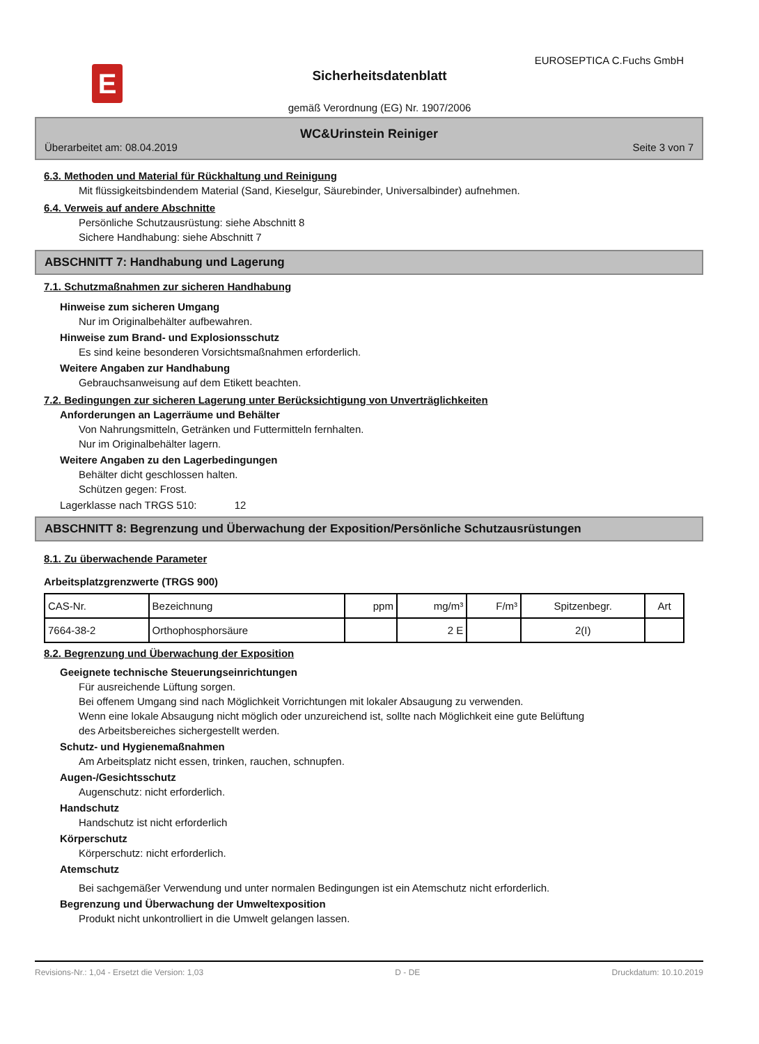E
EUROSEPTICA C.Fuchs GmbH
Sicherheitsdatenblatt
gemäß Verordnung (EG) Nr. 1907/2006
WC&Urinstein Reiniger
Überarbeitet am: 08.04.2019 Seite 3 von 7
6.3. Methoden und Material für Rückhaltung und Reinigung
Mit flüssigkeitsbindendem Material (Sand, Kieselgur, Säurebinder, Universalbinder) aufnehmen.
6.4. Verweis auf andere Abschnitte
Persönliche Schutzausrüstung: siehe Abschnitt 8
Sichere Handhabung: siehe Abschnitt 7
ABSCHNITT 7: Handhabung und Lagerung
7.1. Schutzmaßnahmen zur sicheren Handhabung
Hinweise zum sicheren Umgang
Nur im Originalbehälter aufbewahren.
Hinweise zum Brand- und Explosionsschutz
Es sind keine besonderen Vorsichtsmaßnahmen erforderlich.
Weitere Angaben zur Handhabung
Gebrauchsanweisung auf dem Etikett beachten.
7.2. Bedingungen zur sicheren Lagerung unter Berücksichtigung von Unverträglichkeiten
Anforderungen an Lagerräume und Behälter
Von Nahrungsmitteln, Getränken und Futtermitteln fernhalten.
Nur im Originalbehälter lagern.
Weitere Angaben zu den Lagerbedingungen
Behälter dicht geschlossen halten.
Schützen gegen: Frost.
Lagerklasse nach TRGS 510: 12
ABSCHNITT 8: Begrenzung und Überwachung der Exposition/Persönliche Schutzausrüstungen
8.1. Zu überwachende Parameter
Arbeitsplatzgrenzwerte (TRGS 900)
| CAS-Nr. | Bezeichnung | ppm | mg/m³ | F/m³ | Spitzenbegr. | Art |
| --- | --- | --- | --- | --- | --- | --- |
| 7664-38-2 | Orthophosphorsäure | | 2 E | | 2(I) | |
8.2. Begrenzung und Überwachung der Exposition
Geeignete technische Steuerungseinrichtungen
Für ausreichende Lüftung sorgen.
Bei offenem Umgang sind nach Möglichkeit Vorrichtungen mit lokaler Absaugung zu verwenden.
Wenn eine lokale Absaugung nicht möglich oder unzureichend ist, sollte nach Möglichkeit eine gute Belüftung
des Arbeitsbereiches sichergestellt werden.
Schutz- und Hygienemaßnahmen
Am Arbeitsplatz nicht essen, trinken, rauchen, schnupfen.
Augen-/Gesichtsschutz
Augenschutz: nicht erforderlich.
Handschutz
Handschutz ist nicht erforderlich
Körperschutz
Körperschutz: nicht erforderlich.
Atemschutz
Bei sachgemäßer Verwendung und unter normalen Bedingungen ist ein Atemschutz nicht erforderlich.
Begrenzung und Überwachung der Umweltexposition
Produkt nicht unkontrolliert in die Umwelt gelangen lassen.
Revisions-Nr.: 1,04 - Ersetzt die Version: 1,03 D - DE Druckdatum: 10.10.2019